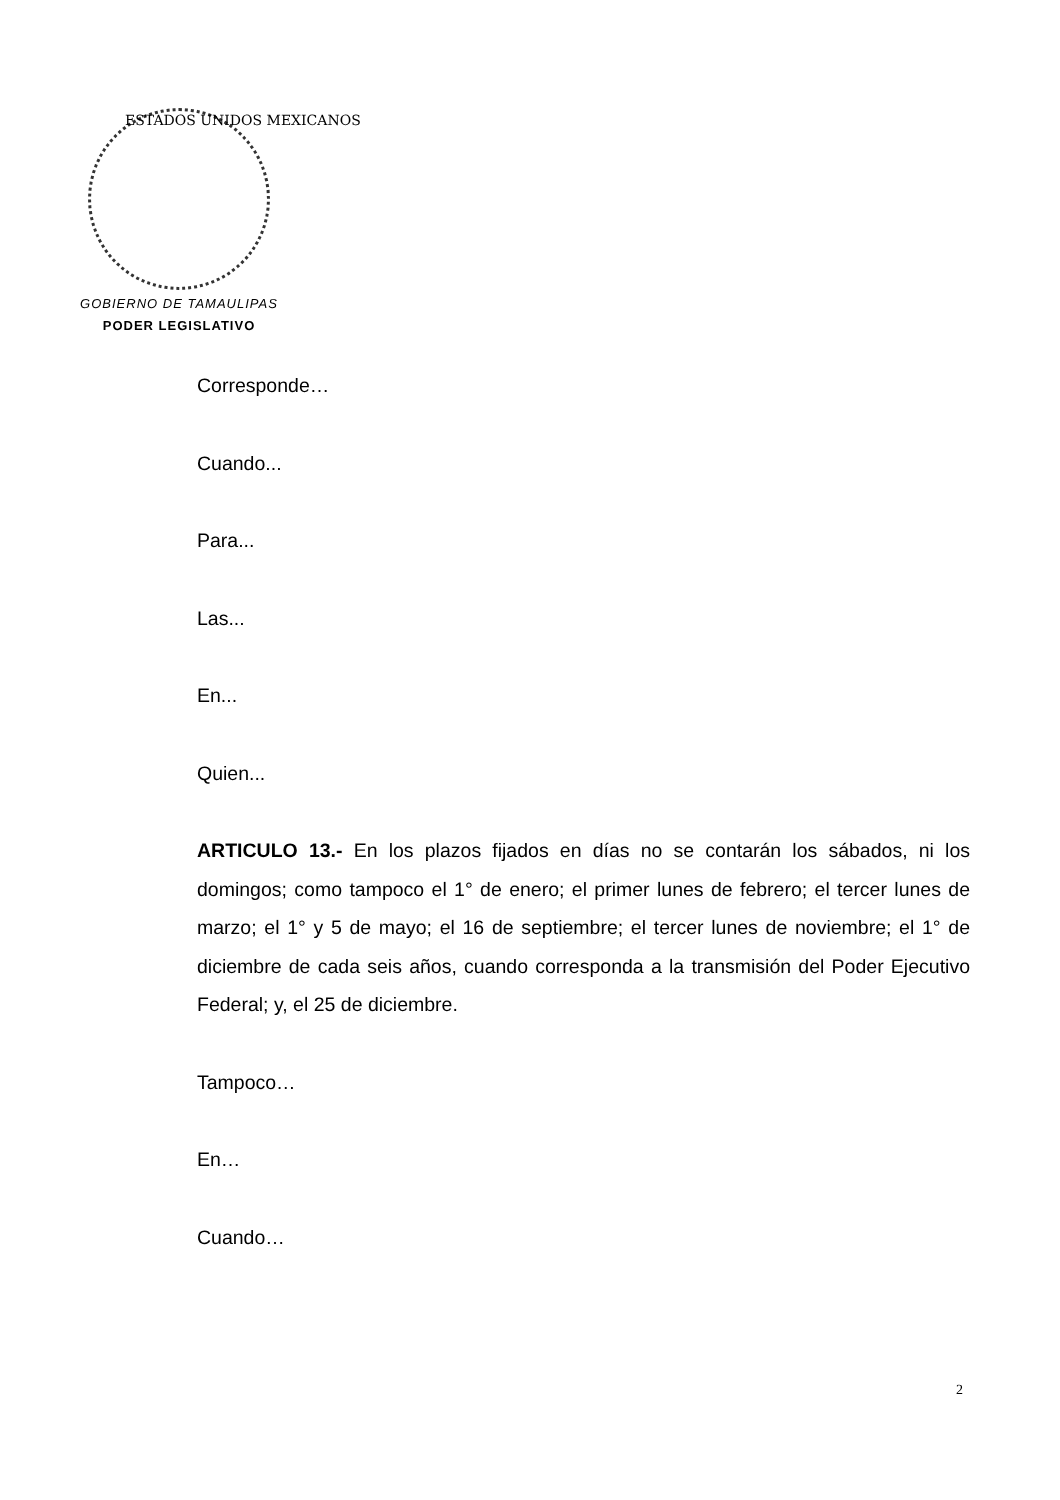ESTADOS UNIDOS MEXICANOS
GOBIERNO DE TAMAULIPAS
PODER LEGISLATIVO
Corresponde…
Cuando...
Para...
Las...
En...
Quien...
ARTICULO 13.- En los plazos fijados en días no se contarán los sábados, ni los domingos; como tampoco el 1° de enero; el primer lunes de febrero; el tercer lunes de marzo; el 1° y 5 de mayo; el 16 de septiembre; el tercer lunes de noviembre; el 1° de diciembre de cada seis años, cuando corresponda a la transmisión del Poder Ejecutivo Federal; y, el 25 de diciembre.
Tampoco…
En…
Cuando…
2